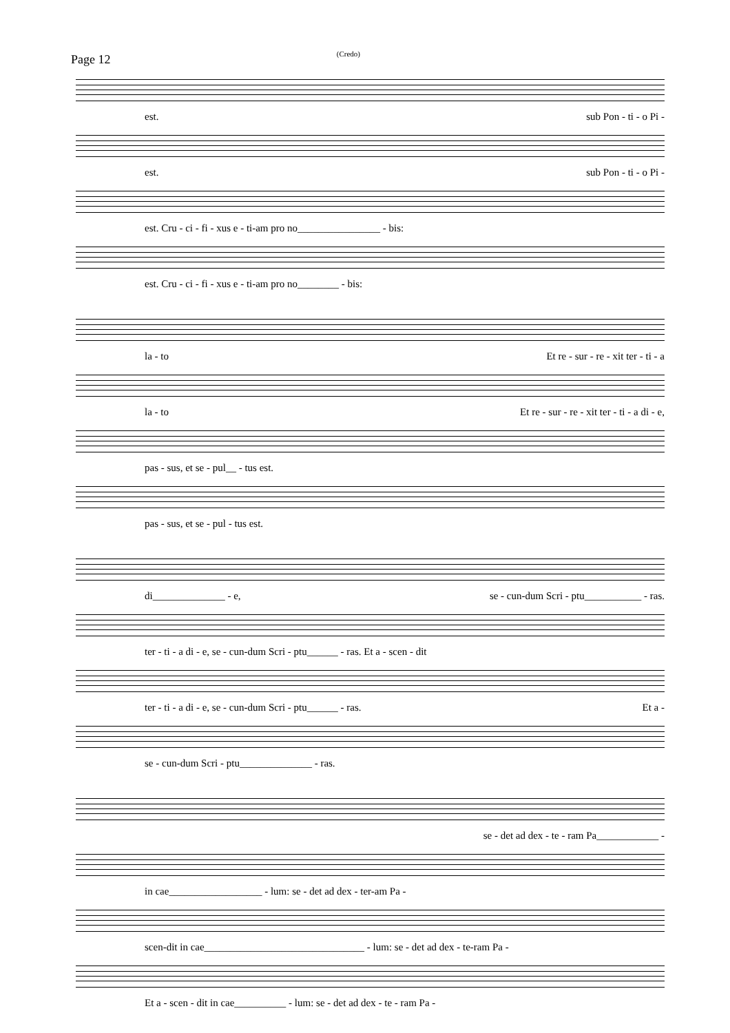Page 12 (Credo)
est. sub Pon - ti - o Pi -
est. sub Pon - ti - o Pi -
est. Cru - ci - fi - xus e - ti-am pro no________________ - bis:
est. Cru - ci - fi - xus e - ti-am pro no________ - bis:
la - to Et re - sur - re - xit ter - ti - a
la - to Et re - sur - re - xit ter - ti - a di - e,
pas - sus, et se - pul__ - tus est.
pas - sus, et se - pul - tus est.
di______________ - e, se - cun-dum Scri - ptu___________ - ras.
ter - ti - a di - e, se - cun-dum Scri - ptu______ - ras. Et a - scen - dit
ter - ti - a di - e, se - cun-dum Scri - ptu______ - ras. Et a -
se - cun-dum Scri - ptu______________ - ras.
se - det ad dex - te - ram Pa____________ -
in cae__________________ - lum: se - det ad dex - ter-am Pa -
scen-dit in cae_______________________________ - lum: se - det ad dex - te-ram Pa -
Et a - scen - dit in cae__________ - lum: se - det ad dex - te - ram Pa -